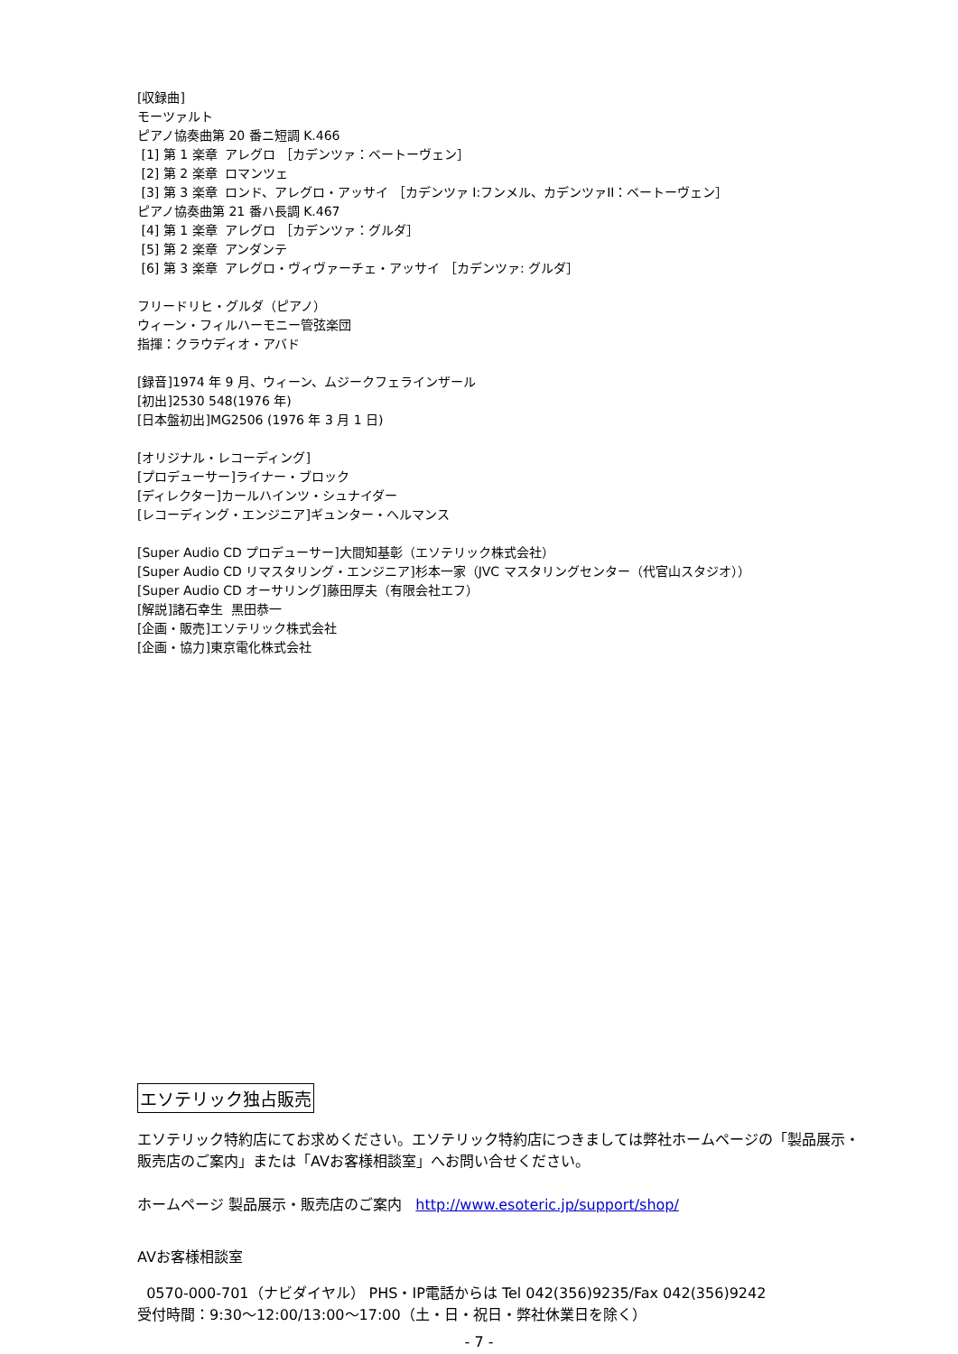[収録曲] モーツァルト ピアノ協奏曲第 20 番ニ短調 K.466 [1] 第 1 楽章 アレグロ ［カデンツァ：ベートーヴェン］ [2] 第 2 楽章 ロマンツェ [3] 第 3 楽章 ロンド、アレグロ・アッサイ ［カデンツァ I:フンメル、カデンツァII：ベートーヴェン］ ピアノ協奏曲第 21 番ハ長調 K.467 [4] 第 1 楽章 アレグロ ［カデンツァ：グルダ］ [5] 第 2 楽章 アンダンテ [6] 第 3 楽章 アレグロ・ヴィヴァーチェ・アッサイ ［カデンツァ: グルダ］ フリードリヒ・グルダ（ピアノ） ウィーン・フィルハーモニー管弦楽団 指揮：クラウディオ・アバド [録音]1974 年 9 月、ウィーン、ムジークフェラインザール [初出]2530 548(1976 年) [日本盤初出]MG2506 (1976 年 3 月 1 日) [オリジナル・レコーディング] [プロデューサー]ライナー・ブロック [ディレクター]カールハインツ・シュナイダー [レコーディング・エンジニア]ギュンター・ヘルマンス [Super Audio CD プロデューサー]大間知基彰（エソテリック株式会社） [Super Audio CD リマスタリング・エンジニア]杉本一家（JVC マスタリングセンター（代官山スタジオ）） [Super Audio CD オーサリング]藤田厚夫（有限会社エフ） [解説]諸石幸生 黒田恭一 [企画・販売]エソテリック株式会社 [企画・協力]東京電化株式会社
エソテリック独占販売
エソテリック特約店にてお求めください。エソテリック特約店につきましては弊社ホームページの「製品展示・販売店のご案内」または「AVお客様相談室」へお問い合せください。
ホームページ 製品展示・販売店のご案内 http://www.esoteric.jp/support/shop/
AVお客様相談室
0570-000-701（ナビダイヤル） PHS・IP電話からは Tel 042(356)9235/Fax 042(356)9242
受付時間：9:30～12:00/13:00～17:00（土・日・祝日・弊社休業日を除く）
- 7 -